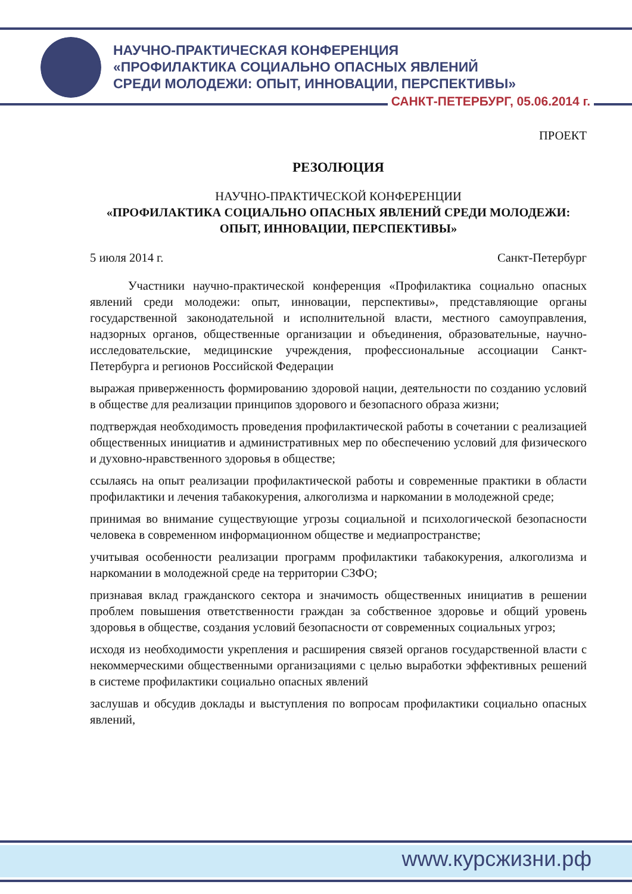НАУЧНО-ПРАКТИЧЕСКАЯ КОНФЕРЕНЦИЯ
«ПРОФИЛАКТИКА СОЦИАЛЬНО ОПАСНЫХ ЯВЛЕНИЙ
СРЕДИ МОЛОДЕЖИ: ОПЫТ, ИННОВАЦИИ, ПЕРСПЕКТИВЫ»
САНКТ-ПЕТЕРБУРГ, 05.06.2014 г.
ПРОЕКТ
РЕЗОЛЮЦИЯ
НАУЧНО-ПРАКТИЧЕСКОЙ КОНФЕРЕНЦИИ
«ПРОФИЛАКТИКА СОЦИАЛЬНО ОПАСНЫХ ЯВЛЕНИЙ СРЕДИ МОЛОДЕЖИ: ОПЫТ, ИННОВАЦИИ, ПЕРСПЕКТИВЫ»
5 июля 2014 г. Санкт-Петербург
Участники научно-практической конференция «Профилактика социально опасных явлений среди молодежи: опыт, инновации, перспективы», представляющие органы государственной законодательной и исполнительной власти, местного самоуправления, надзорных органов, общественные организации и объединения, образовательные, научно-исследовательские, медицинские учреждения, профессиональные ассоциации Санкт-Петербурга и регионов Российской Федерации
выражая приверженность формированию здоровой нации, деятельности по созданию условий в обществе для реализации принципов здорового и безопасного образа жизни;
подтверждая необходимость проведения профилактической работы в сочетании с реализацией общественных инициатив и административных мер по обеспечению условий для физического и духовно-нравственного здоровья в обществе;
ссылаясь на опыт реализации профилактической работы и современные практики в области профилактики и лечения табакокурения, алкоголизма и наркомании в молодежной среде;
принимая во внимание существующие угрозы социальной и психологической безопасности человека в современном информационном обществе и медиапространстве;
учитывая особенности реализации программ профилактики табакокурения, алкоголизма и наркомании в молодежной среде на территории СЗФО;
признавая вклад гражданского сектора и значимость общественных инициатив в решении проблем повышения ответственности граждан за собственное здоровье и общий уровень здоровья в обществе, создания условий безопасности от современных социальных угроз;
исходя из необходимости укрепления и расширения связей органов государственной власти с некоммерческими общественными организациями с целью выработки эффективных решений в системе профилактики социально опасных явлений
заслушав и обсудив доклады и выступления по вопросам профилактики социально опасных явлений,
www.курсжизни.рф